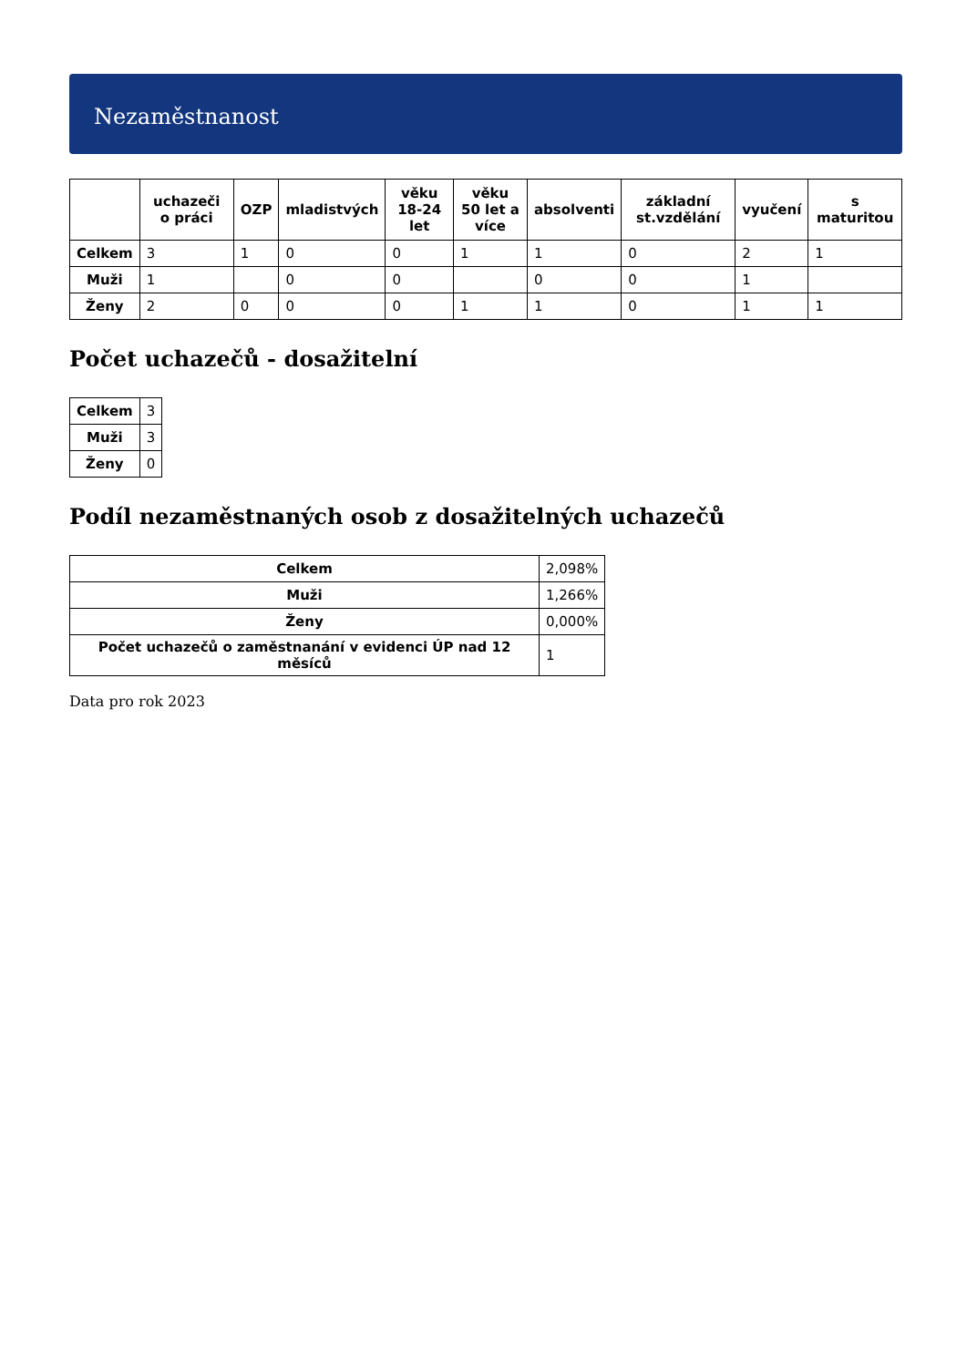Nezaměstnanost
| | uchazeči o práci | OZP | mladistvých | věku 18-24 let | věku 50 let a více | absolventi | základní st.vzdělání | vyučení | s maturitou |
| --- | --- | --- | --- | --- | --- | --- | --- | --- | --- |
| Celkem | 3 | 1 | 0 | 0 | 1 | 1 | 0 | 2 | 1 |
| Muži | 1 | | 0 | 0 | | 0 | 0 | 1 | |
| Ženy | 2 | 0 | 0 | 0 | 1 | 1 | 0 | 1 | 1 |
Počet uchazečů - dosažitelní
| Celkem | 3 |
| Muži | 3 |
| Ženy | 0 |
Podíl nezaměstnaných osob z dosažitelných uchazečů
| Celkem | 2,098% |
| Muži | 1,266% |
| Ženy | 0,000% |
| Počet uchazečů o zaměstnanání v evidenci ÚP nad 12 měsíců | 1 |
Data pro rok 2023